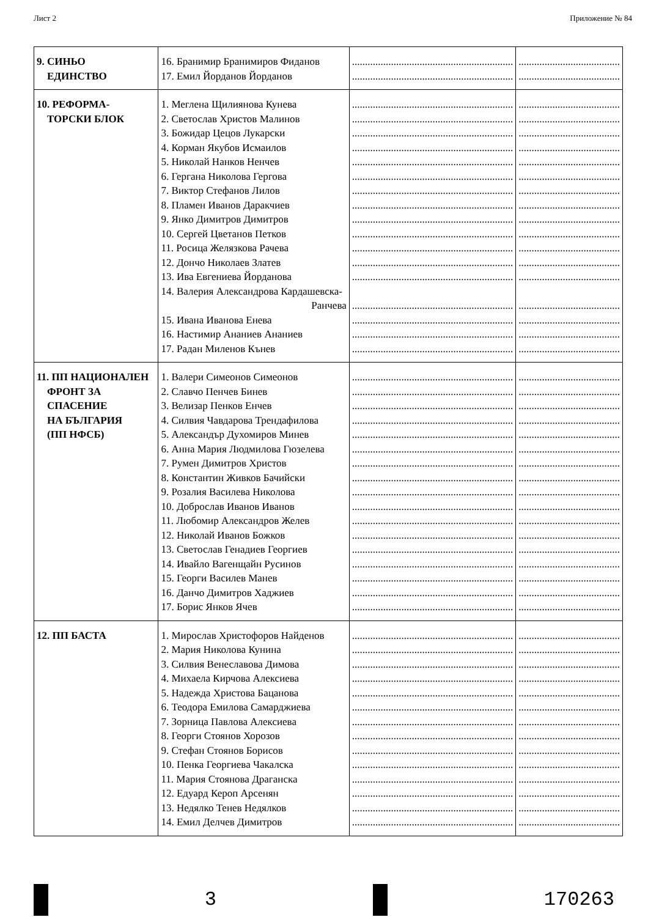Лист 2 Приложение № 84
| 9. СИНЬО ЕДИНСТВО | 16. Бранимир Бранимиров Фиданов 17. Емил Йорданов Йорданов | .............................................................. .............................................................. | ....................................... ....................................... |
| 10. РЕФОРМА- ТОРСКИ БЛОК | 1. Меглена Щилиянова Кунева 2. Светослав Христов Малинов 3. Божидар Цецов Лукарски 4. Корман Якубов Исмаилов 5. Николай Нанков Ненчев 6. Гергана Николова Гергова 7. Виктор Стефанов Лилов 8. Пламен Иванов Даракчиев 9. Янко Димитров Димитров 10. Сергей Цветанов Петков 11. Росица Желязкова Рачева 12. Дончо Николаев Златев 13. Ива Евгениева Йорданова 14. Валерия Александрова Кардашевска- Ранчева 15. Ивана Иванова Енева 16. Настимир Ананиев Ананиев 17. Радан Миленов Кънев | .............................................................. .............................................................. .............................................................. .............................................................. .............................................................. .............................................................. .............................................................. .............................................................. .............................................................. .............................................................. .............................................................. .............................................................. .............................................................. .............................................................. .............................................................. .............................................................. .............................................................. | ....................................... ....................................... ....................................... ....................................... ....................................... ....................................... ....................................... ....................................... ....................................... ....................................... ....................................... ....................................... ....................................... ....................................... ....................................... ....................................... ....................................... |
| 11. ПП НАЦИОНАЛЕН ФРОНТ ЗА СПАСЕНИЕ НА БЪЛГАРИЯ (ПП НФСБ) | 1. Валери Симеонов Симеонов 2. Славчо Пенчев Бинев 3. Велизар Пенков Енчев 4. Силвия Чавдарова Трендафилова 5. Александър Духомиров Минев 6. Анна Мария Людмилова Гюзелева 7. Румен Димитров Христов 8. Константин Живков Бачийски 9. Розалия Василева Николова 10. Доброслав Иванов Иванов 11. Любомир Александров Желев 12. Николай Иванов Божков 13. Светослав Генадиев Георгиев 14. Ивайло Вагенщайн Русинов 15. Георги Василев Манев 16. Данчо Димитров Хаджиев 17. Борис Янков Ячев | .............................................................. .............................................................. .............................................................. .............................................................. .............................................................. .............................................................. .............................................................. .............................................................. .............................................................. .............................................................. .............................................................. .............................................................. .............................................................. .............................................................. .............................................................. .............................................................. .............................................................. | ....................................... ....................................... ....................................... ....................................... ....................................... ....................................... ....................................... ....................................... ....................................... ....................................... ....................................... ....................................... ....................................... ....................................... ....................................... ....................................... ....................................... |
| 12. ПП БАСТА | 1. Мирослав Христофоров Найденов 2. Мария Николова Кунина 3. Силвия Венеславова Димова 4. Михаела Кирчова Алексиева 5. Надежда Христова Бацанова 6. Теодора Емилова Самарджиева 7. Зорница Павлова Алексиева 8. Георги Стоянов Хорозов 9. Стефан Стоянов Борисов 10. Пенка Георгиева Чакалска 11. Мария Стоянова Драганска 12. Едуард Кероп Арсенян 13. Недялко Тенев Недялков 14. Емил Делчев Димитров | .............................................................. .............................................................. .............................................................. .............................................................. .............................................................. .............................................................. .............................................................. .............................................................. .............................................................. .............................................................. .............................................................. .............................................................. .............................................................. .............................................................. | ....................................... ....................................... ....................................... ....................................... ....................................... ....................................... ....................................... ....................................... ....................................... ....................................... ....................................... ....................................... ....................................... ....................................... |
3 170263